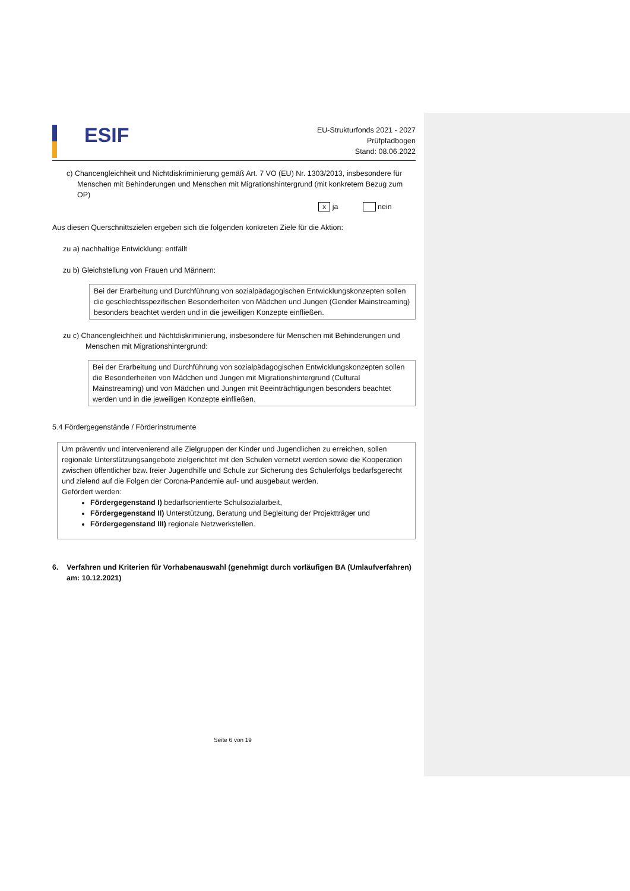ESIF
EU-Strukturfonds 2021 - 2027
Prüfpfadbogen
Stand: 08.06.2022
c) Chancengleichheit und Nichtdiskriminierung gemäß Art. 7 VO (EU) Nr. 1303/2013, insbesondere für Menschen mit Behinderungen und Menschen mit Migrationshintergrund (mit konkretem Bezug zum OP)
x ja nein
Aus diesen Querschnittszielen ergeben sich die folgenden konkreten Ziele für die Aktion:
zu a) nachhaltige Entwicklung: entfällt
zu b) Gleichstellung von Frauen und Männern:
Bei der Erarbeitung und Durchführung von sozialpädagogischen Entwicklungskonzepten sollen die geschlechtsspezifischen Besonderheiten von Mädchen und Jungen (Gender Mainstreaming) besonders beachtet werden und in die jeweiligen Konzepte einfließen.
zu c) Chancengleichheit und Nichtdiskriminierung, insbesondere für Menschen mit Behinderungen und Menschen mit Migrationshintergrund:
Bei der Erarbeitung und Durchführung von sozialpädagogischen Entwicklungskonzepten sollen die Besonderheiten von Mädchen und Jungen mit Migrationshintergrund (Cultural Mainstreaming) und von Mädchen und Jungen mit Beeinträchtigungen besonders beachtet werden und in die jeweiligen Konzepte einfließen.
5.4 Fördergegenstände / Förderinstrumente
Um präventiv und intervenierend alle Zielgruppen der Kinder und Jugendlichen zu erreichen, sollen regionale Unterstützungsangebote zielgerichtet mit den Schulen vernetzt werden sowie die Kooperation zwischen öffentlicher bzw. freier Jugendhilfe und Schule zur Sicherung des Schulerfolgs bedarfsgerecht und zielend auf die Folgen der Corona-Pandemie auf- und ausgebaut werden.
Gefördert werden:
Fördergegenstand I) bedarfsorientierte Schulsozialarbeit,
Fördergegenstand II) Unterstützung, Beratung und Begleitung der Projektträger und
Fördergegenstand III) regionale Netzwerkstellen.
6. Verfahren und Kriterien für Vorhabenauswahl (genehmigt durch vorläufigen BA (Umlaufverfahren) am: 10.12.2021)
Seite 6 von 19